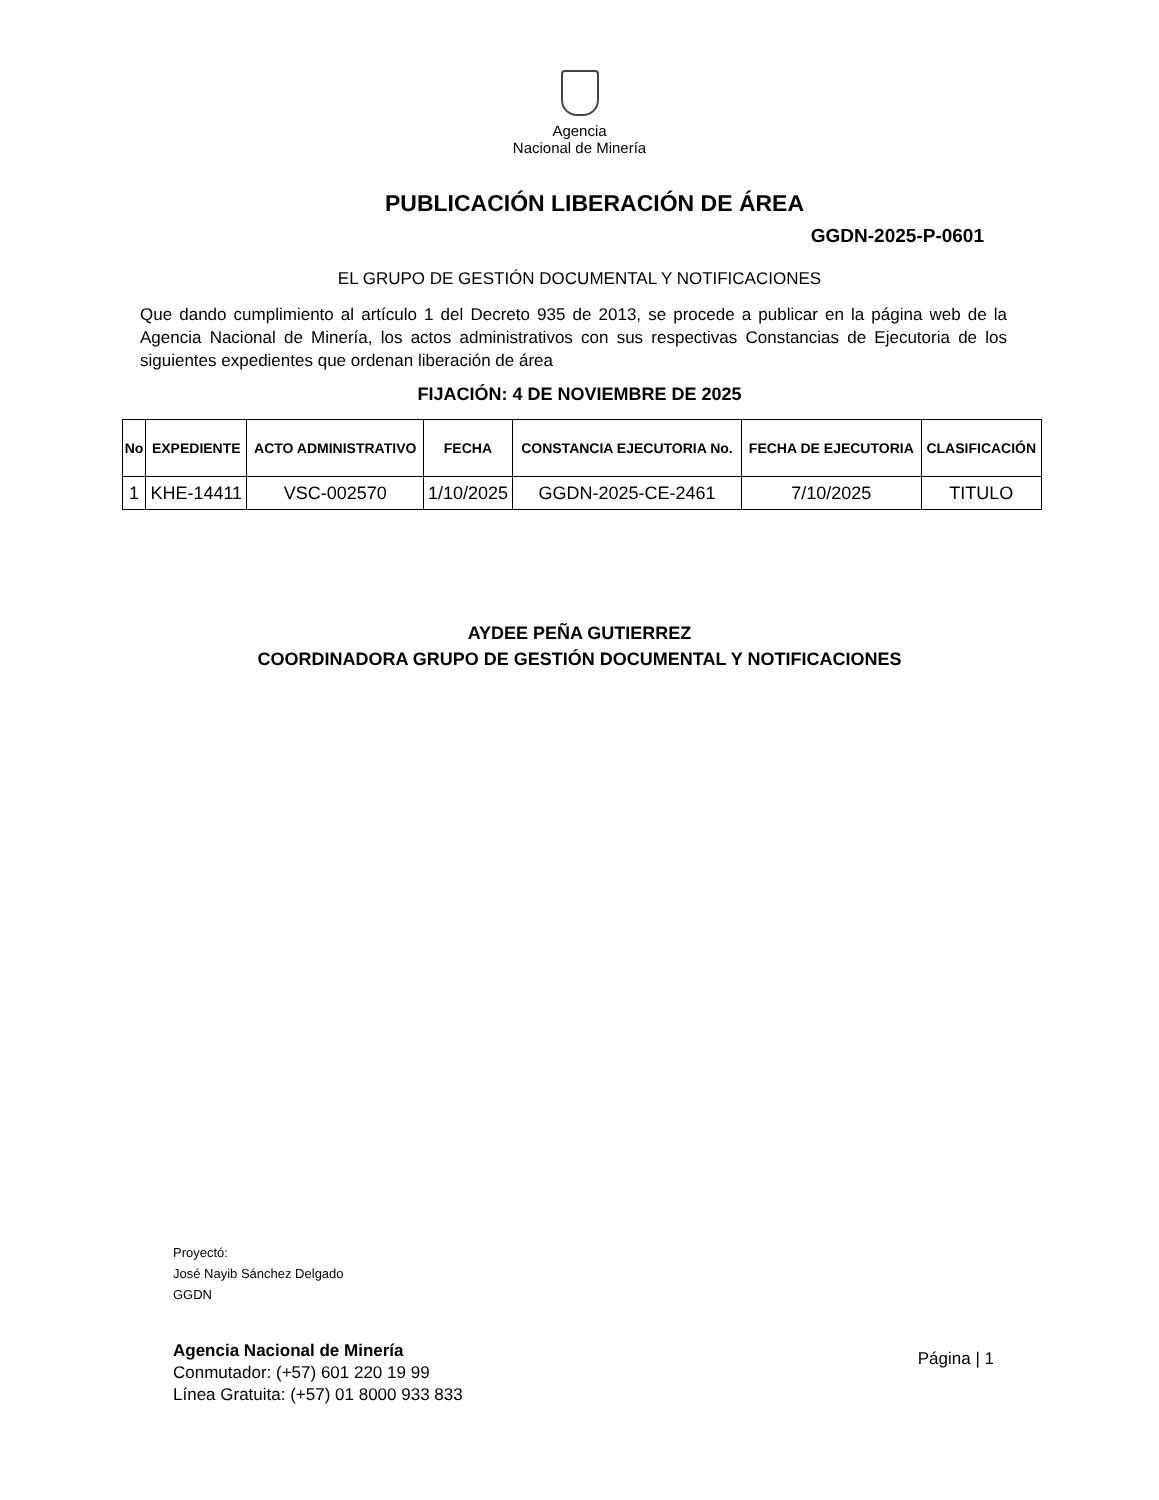Agencia
Nacional de Minería
PUBLICACIÓN LIBERACIÓN DE ÁREA
GGDN-2025-P-0601
EL GRUPO DE GESTIÓN DOCUMENTAL Y NOTIFICACIONES
Que dando cumplimiento al artículo 1 del Decreto 935 de 2013, se procede a publicar en la página web de la Agencia Nacional de Minería, los actos administrativos con sus respectivas Constancias de Ejecutoria de los siguientes expedientes que ordenan liberación de área
FIJACIÓN: 4 DE NOVIEMBRE DE 2025
| No | EXPEDIENTE | ACTO ADMINISTRATIVO | FECHA | CONSTANCIA EJECUTORIA No. | FECHA DE EJECUTORIA | CLASIFICACIÓN |
| --- | --- | --- | --- | --- | --- | --- |
| 1 | KHE-14411 | VSC-002570 | 1/10/2025 | GGDN-2025-CE-2461 | 7/10/2025 | TITULO |
AYDEE PEÑA GUTIERREZ
COORDINADORA GRUPO DE GESTIÓN DOCUMENTAL Y NOTIFICACIONES
Proyectó:
José Nayib Sánchez Delgado
GGDN
Agencia Nacional de Minería
Conmutador: (+57) 601 220 19 99
Línea Gratuita: (+57) 01 8000 933 833
Página | 1